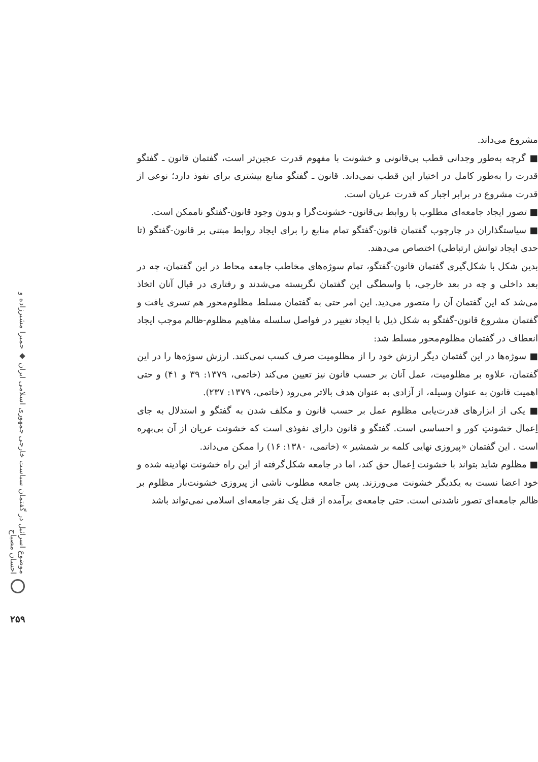مشروع می‌داند.
■ گرچه به‌طور وجدانی قطب بی‌قانونی و خشونت با مفهوم قدرت عجین‌تر است، گفتمان قانون ـ گفتگو قدرت را به‌طور کامل در اختیار این قطب نمی‌داند. قانون ـ گفتگو منابع بیشتری برای نفوذ دارد؛ نوعی از قدرت مشروع در برابر اجبار که قدرت عریان است.
■ تصور ایجاد جامعه‌ای مطلوب با روابط بی‌قانون- خشونت‌گرا و بدون وجود قانون-گفتگو ناممکن است.
■ سیاستگذاران در چارچوب گفتمان قانون-گفتگو تمام منابع را برای ایجاد روابط مبتنی بر قانون-گفتگو (تا حدی ایجاد توانش ارتباطی) اختصاص می‌دهند.
بدین شکل با شکل‌گیری گفتمان قانون-گفتگو، تمام سوژه‌های مخاطب جامعه محاط در این گفتمان، چه در بعد داخلی و چه در بعد خارجی، با واسطگی این گفتمان نگریسته می‌شدند و رفتاری در قبال آنان اتخاذ می‌شد که این گفتمان آن را متصور می‌دید. این امر حتی به گفتمان مسلط مظلوم‌محور هم تسری یافت و گفتمان مشروع قانون-گفتگو به شکل ذیل با ایجاد تغییر در فواصل سلسله مفاهیم مظلوم-ظالم موجب ایجاد انعطاف در گفتمان مظلوم‌محور مسلط شد:
■ سوژه‌ها در این گفتمان دیگر ارزش خود را از مظلومیت صرف کسب نمی‌کنند. ارزش سوژه‌ها را در این گفتمان، علاوه بر مظلومیت، عمل آنان بر حسب قانون نیز تعیین می‌کند (خاتمی، ۱۳۷۹: ۳۹ و ۴۱) و حتی اهمیت قانون به عنوان وسیله، از آزادی به عنوان هدف بالاتر می‌رود (خاتمی، ۱۳۷۹: ۲۳۷).
■ یکی از ابزارهای قدرت‌یابی مظلوم عمل بر حسب قانون و مکلف شدن به گفتگو و استدلال به جای اِعمال خشونتِ کور و احساسی است. گفتگو و قانون دارای نفوذی است که خشونت عریان از آن بی‌بهره است . این گفتمان «پیروزی نهایی کلمه بر شمشیر » (خاتمی، ۱۳۸۰: ۱۶) را ممکن می‌داند.
■ مظلوم شاید بتواند با خشونت اِعمال حق کند، اما در جامعه شکل‌گرفته از این راه خشونت نهادینه شده و خود اعضا نسبت به یکدیگر خشونت می‌ورزند. پس جامعه مطلوب ناشی از پیروزی خشونت‌بار مظلوم بر ظالم جامعه‌ای تصور ناشدنی است. حتی جامعه‌ی برآمده از قتل یک نفر جامعه‌ای اسلامی نمی‌تواند باشد
موضوع اسرائیل در گفتمان سیاست خارجی جمهوری اسلامی ایران ◆ حمیرا مشیرزاده و احسان مصباح
۲۵۹